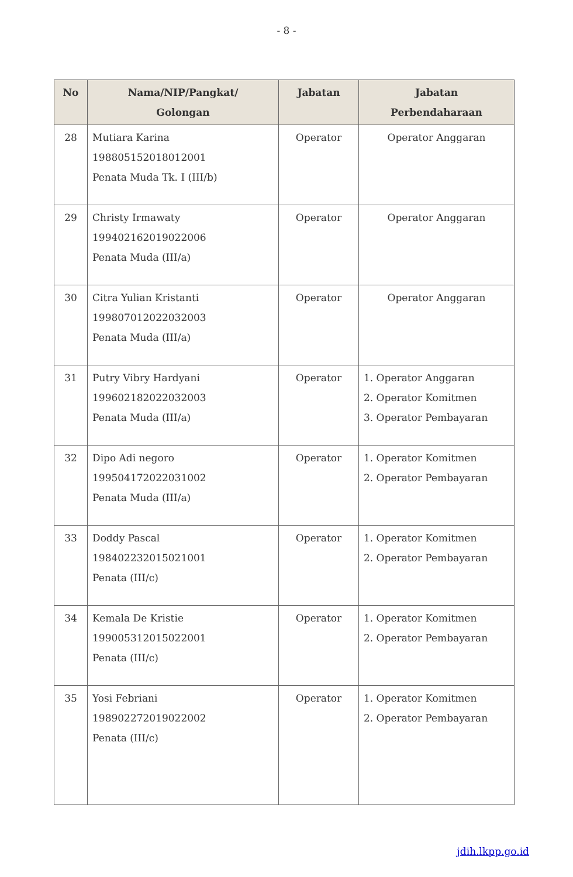- 8 -
| No | Nama/NIP/Pangkat/ Golongan | Jabatan | Jabatan Perbendaharaan |
| --- | --- | --- | --- |
| 28 | Mutiara Karina 198805152018012001 Penata Muda Tk. I (III/b) | Operator | Operator Anggaran |
| 29 | Christy Irmawaty 199402162019022006 Penata Muda (III/a) | Operator | Operator Anggaran |
| 30 | Citra Yulian Kristanti 199807012022032003 Penata Muda (III/a) | Operator | Operator Anggaran |
| 31 | Putry Vibry Hardyani 199602182022032003 Penata Muda (III/a) | Operator | 1. Operator Anggaran 2. Operator Komitmen 3. Operator Pembayaran |
| 32 | Dipo Adi negoro 199504172022031002 Penata Muda (III/a) | Operator | 1. Operator Komitmen 2. Operator Pembayaran |
| 33 | Doddy Pascal 198402232015021001 Penata (III/c) | Operator | 1. Operator Komitmen 2. Operator Pembayaran |
| 34 | Kemala De Kristie 199005312015022001 Penata (III/c) | Operator | 1. Operator Komitmen 2. Operator Pembayaran |
| 35 | Yosi Febriani 198902272019022002 Penata (III/c) | Operator | 1. Operator Komitmen 2. Operator Pembayaran |
jdih.lkpp.go.id